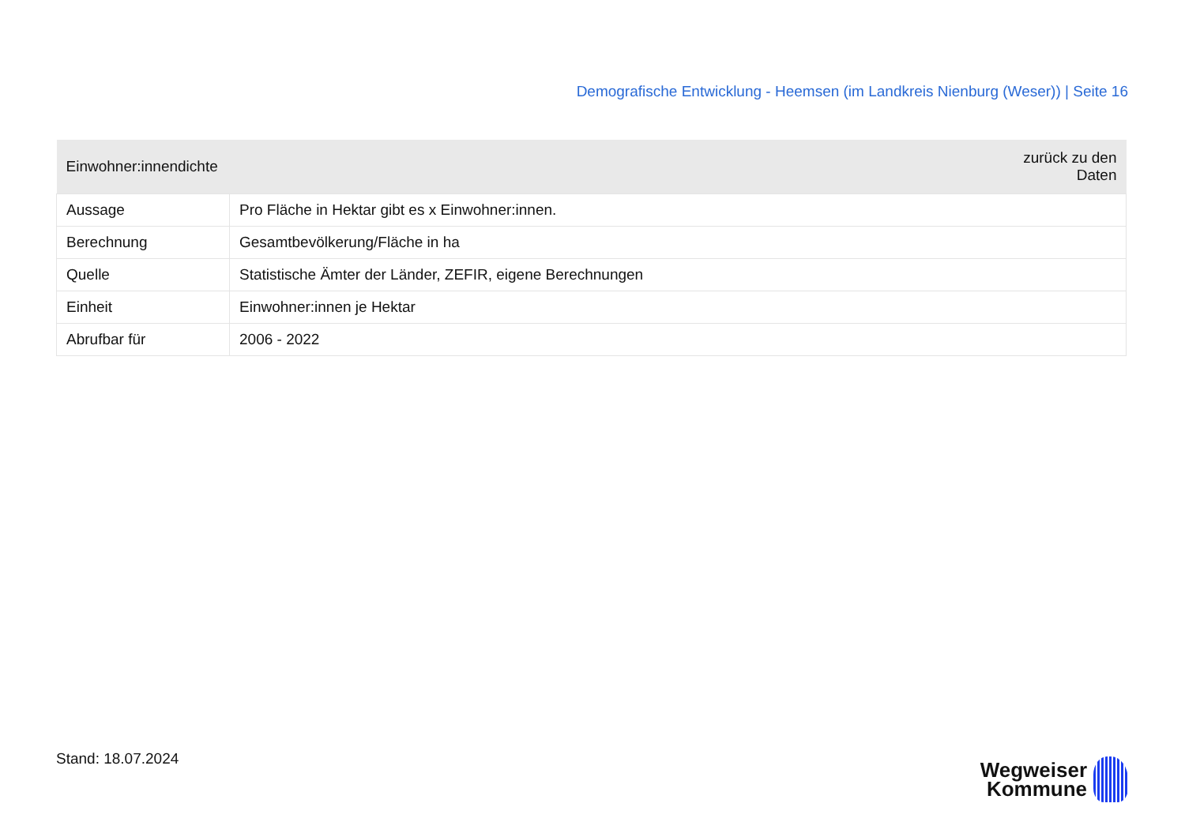Demografische Entwicklung - Heemsen (im Landkreis Nienburg (Weser)) | Seite 16
| Einwohner:innendichte | zurück zu den Daten |
| --- | --- |
| Aussage | Pro Fläche in Hektar gibt es x Einwohner:innen. |
| Berechnung | Gesamtbevölkerung/Fläche in ha |
| Quelle | Statistische Ämter der Länder, ZEFIR, eigene Berechnungen |
| Einheit | Einwohner:innen je Hektar |
| Abrufbar für | 2006 - 2022 |
Stand: 18.07.2024
Wegweiser
Kommune